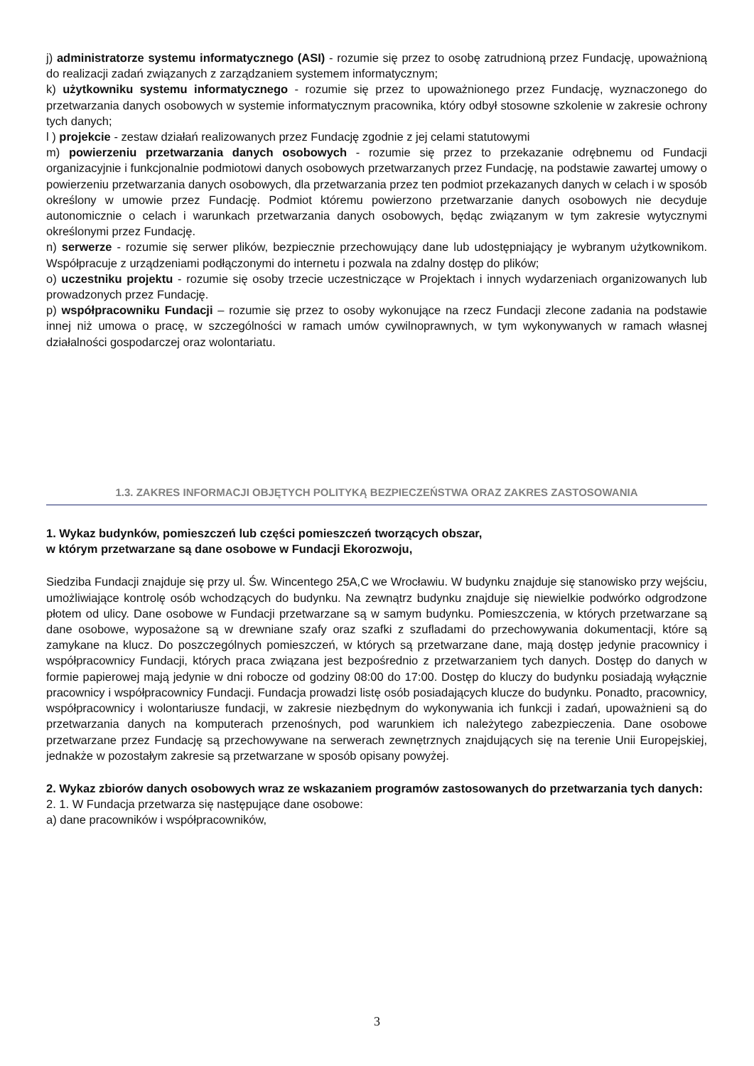j) administratorze systemu informatycznego (ASI) - rozumie się przez to osobę zatrudnioną przez Fundację, upoważnioną do realizacji zadań związanych z zarządzaniem systemem informatycznym;
k) użytkowniku systemu informatycznego - rozumie się przez to upoważnionego przez Fundację, wyznaczonego do przetwarzania danych osobowych w systemie informatycznym pracownika, który odbył stosowne szkolenie w zakresie ochrony tych danych;
l ) projekcie - zestaw działań realizowanych przez Fundację zgodnie z jej celami statutowymi
m) powierzeniu przetwarzania danych osobowych - rozumie się przez to przekazanie odrębnemu od Fundacji organizacyjnie i funkcjonalnie podmiotowi danych osobowych przetwarzanych przez Fundację, na podstawie zawartej umowy o powierzeniu przetwarzania danych osobowych, dla przetwarzania przez ten podmiot przekazanych danych w celach i w sposób określony w umowie przez Fundację. Podmiot któremu powierzono przetwarzanie danych osobowych nie decyduje autonomicznie o celach i warunkach przetwarzania danych osobowych, będąc związanym w tym zakresie wytycznymi określonymi przez Fundację.
n) serwerze - rozumie się serwer plików, bezpiecznie przechowujący dane lub udostępniający je wybranym użytkownikom. Współpracuje z urządzeniami podłączonymi do internetu i pozwala na zdalny dostęp do plików;
o) uczestniku projektu - rozumie się osoby trzecie uczestniczące w Projektach i innych wydarzeniach organizowanych lub prowadzonych przez Fundację.
p) współpracowniku Fundacji – rozumie się przez to osoby wykonujące na rzecz Fundacji zlecone zadania na podstawie innej niż umowa o pracę, w szczególności w ramach umów cywilnoprawnych, w tym wykonywanych w ramach własnej działalności gospodarczej oraz wolontariatu.
1.3. ZAKRES INFORMACJI OBJĘTYCH POLITYKĄ BEZPIECZEŃSTWA ORAZ ZAKRES ZASTOSOWANIA
1. Wykaz budynków, pomieszczeń lub części pomieszczeń tworzących obszar,
w którym przetwarzane są dane osobowe w Fundacji Ekorozwoju,
Siedziba Fundacji znajduje się przy ul. Św. Wincentego 25A,C we Wrocławiu. W budynku znajduje się stanowisko przy wejściu, umożliwiające kontrolę osób wchodzących do budynku. Na zewnątrz budynku znajduje się niewielkie podwórko odgrodzone płotem od ulicy. Dane osobowe w Fundacji przetwarzane są w samym budynku. Pomieszczenia, w których przetwarzane są dane osobowe, wyposażone są w drewniane szafy oraz szafki z szufladami do przechowywania dokumentacji, które są zamykane na klucz. Do poszczególnych pomieszczeń, w których są przetwarzane dane, mają dostęp jedynie pracownicy i współpracownicy Fundacji, których praca związana jest bezpośrednio z przetwarzaniem tych danych. Dostęp do danych w formie papierowej mają jedynie w dni robocze od godziny 08:00 do 17:00. Dostęp do kluczy do budynku posiadają wyłącznie pracownicy i współpracownicy Fundacji. Fundacja prowadzi listę osób posiadających klucze do budynku. Ponadto, pracownicy, współpracownicy i wolontariusze fundacji, w zakresie niezbędnym do wykonywania ich funkcji i zadań, upoważnieni są do przetwarzania danych na komputerach przenośnych, pod warunkiem ich należytego zabezpieczenia. Dane osobowe przetwarzane przez Fundację są przechowywane na serwerach zewnętrznych znajdujących się na terenie Unii Europejskiej, jednakże w pozostałym zakresie są przetwarzane w sposób opisany powyżej.
2. Wykaz zbiorów danych osobowych wraz ze wskazaniem programów zastosowanych do przetwarzania tych danych:
2. 1. W Fundacja przetwarza się następujące dane osobowe:
a) dane pracowników i współpracowników,
3